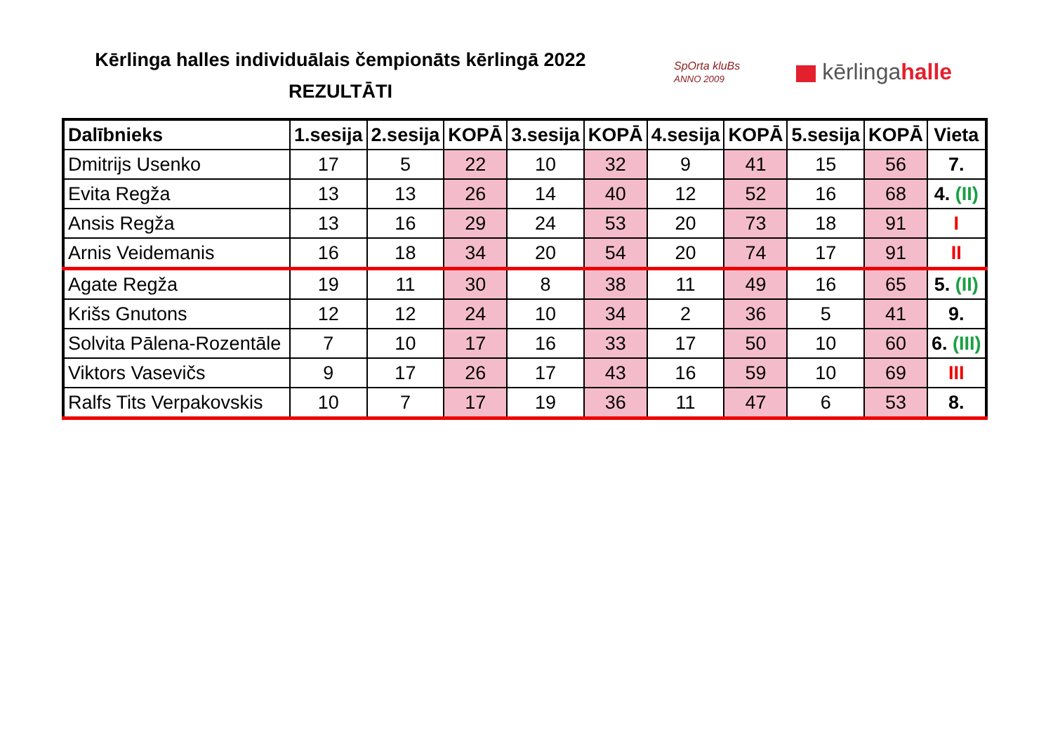Kērlinga halles individuālais čempionāts kērlingā 2022
REZULTĀTI
SpOrta kluBs
ANNO 2009
kērlingahalle
| Dalībnieks | 1.sesija | 2.sesija | KOPĀ | 3.sesija | KOPĀ | 4.sesija | KOPĀ | 5.sesija | KOPĀ | Vieta |
| --- | --- | --- | --- | --- | --- | --- | --- | --- | --- | --- |
| Dmitrijs Usenko | 17 | 5 | 22 | 10 | 32 | 9 | 41 | 15 | 56 | 7. |
| Evita Regža | 13 | 13 | 26 | 14 | 40 | 12 | 52 | 16 | 68 | 4. (II) |
| Ansis Regža | 13 | 16 | 29 | 24 | 53 | 20 | 73 | 18 | 91 | I |
| Arnis Veidemanis | 16 | 18 | 34 | 20 | 54 | 20 | 74 | 17 | 91 | II |
| Agate Regža | 19 | 11 | 30 | 8 | 38 | 11 | 49 | 16 | 65 | 5. (II) |
| Krišs Gnutons | 12 | 12 | 24 | 10 | 34 | 2 | 36 | 5 | 41 | 9. |
| Solvita Pālena-Rozentāle | 7 | 10 | 17 | 16 | 33 | 17 | 50 | 10 | 60 | 6. (III) |
| Viktors Vasevičs | 9 | 17 | 26 | 17 | 43 | 16 | 59 | 10 | 69 | III |
| Ralfs Tits Verpakovskis | 10 | 7 | 17 | 19 | 36 | 11 | 47 | 6 | 53 | 8. |